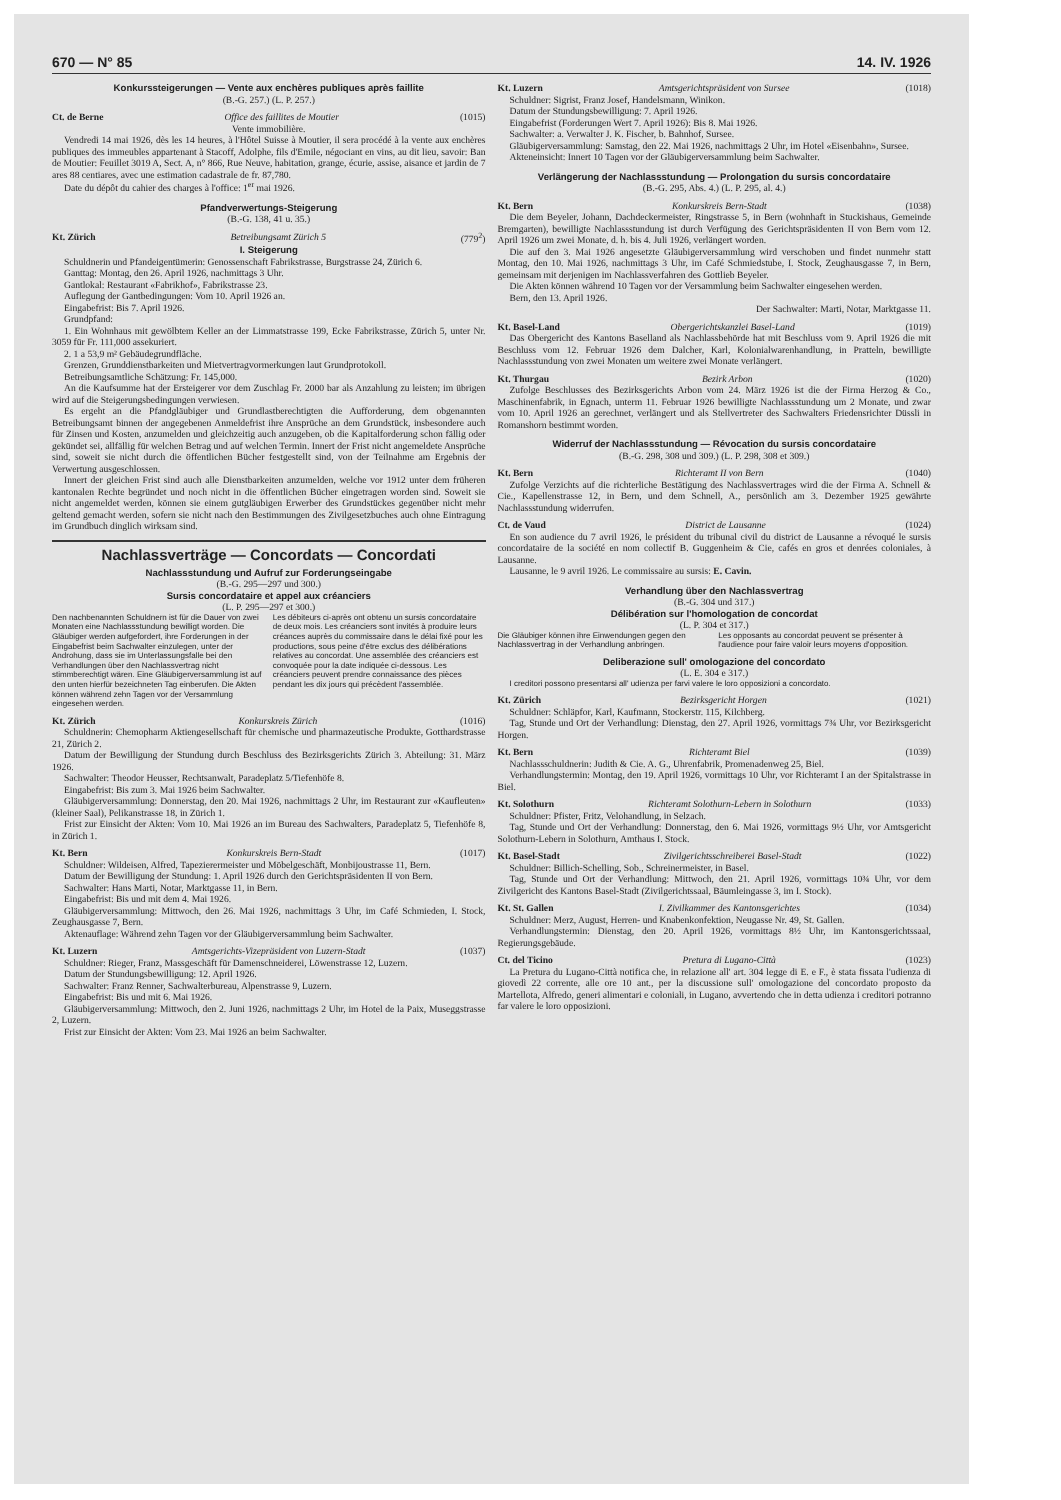670 — N° 85 14. IV. 1926
Konkurssteigerungen — Vente aux enchères publiques après faillite
(B.-G. 257.) (L. P. 257.)
Ct. de Berne Office des faillites de Moutier (1015)
Vente immobilière.
Vendredi 14 mai 1926, dès les 14 heures, à l'Hôtel Suisse à Moutier, il sera procédé à la vente aux enchères publiques des immeubles appartenant à Stacoff, Adolphe, fils d'Emile, négociant en vins, au dit lieu, savoir: Ban de Moutier: Feuillet 3019 A, Sect. A, n° 866, Rue Neuve, habitation, grange, écurie, assise, aisance et jardin de 7 ares 88 centiares, avec une estimation cadastrale de fr. 87,780.
Date du dépôt du cahier des charges à l'office: 1<sup>er</sup> mai 1926.
Pfandverwertungs-Steigerung
(B.-G. 138, 41 u. 35.)
Kt. Zürich Betreibungsamt Zürich 5 (779<sup>2</sup>)
I. Steigerung
Schuldnerin und Pfandeigentümerin: Genossenschaft Fabrikstrasse, Burgstrasse 24, Zürich 6.
Ganttag: Montag, den 26. April 1926, nachmittags 3 Uhr.
Gantlokal: Restaurant «Fabrikhof», Fabrikstrasse 23.
Auflegung der Gantbedingungen: Vom 10. April 1926 an.
Eingabefrist: Bis 7. April 1926.
Grundpfand:
1. Ein Wohnhaus mit gewölbtem Keller an der Limmatstrasse 199, Ecke Fabrikstrasse, Zürich 5, unter Nr. 3059 für Fr. 111,000 assekuriert.
2. 1 a 53,9 m² Gebäudegrundfläche.
Grenzen, Grunddienstbarkeiten und Mietvertragvormerkungen laut Grundprotokoll.
Betreibungsamtliche Schätzung: Fr. 145,000.
An die Kaufsumme hat der Ersteigerer vor dem Zuschlag Fr. 2000 bar als Anzahlung zu leisten; im übrigen wird auf die Steigerungsbedingungen verwiesen.
Es ergeht an die Pfandgläubiger und Grundlastberechtigten die Aufforderung, dem obgenannten Betreibungsamt binnen der angegebenen Anmeldefrist ihre Ansprüche an dem Grundstück, insbesondere auch für Zinsen und Kosten, anzumelden und gleichzeitig auch anzugeben, ob die Kapitalforderung schon fällig oder gekündet sei, allfällig für welchen Betrag und auf welchen Termin. Innert der Frist nicht angemeldete Ansprüche sind, soweit sie nicht durch die öffentlichen Bücher festgestellt sind, von der Teilnahme am Ergebnis der Verwertung ausgeschlossen.
Innert der gleichen Frist sind auch alle Dienstbarkeiten anzumelden, welche vor 1912 unter dem früheren kantonalen Rechte begründet und noch nicht in die öffentlichen Bücher eingetragen worden sind. Soweit sie nicht angemeldet werden, können sie einem gutgläubigen Erwerber des Grundstückes gegenüber nicht mehr geltend gemacht werden, sofern sie nicht nach den Bestimmungen des Zivilgesetzbuches auch ohne Eintragung im Grundbuch dinglich wirksam sind.
Nachlassverträge — Concordats — Concordati
Nachlassstundung und Aufruf zur Forderungseingabe
(B.-G. 295—297 und 300.)
Sursis concordataire et appel aux créanciers
(L. P. 295—297 et 300.)
Den nachbenannten Schuldnern ist für die Dauer von zwei Monaten eine Nachlassstundung bewilligt worden. Die Gläubiger werden aufgefordert, ihre Forderungen in der Eingabefrist beim Sachwalter einzulegen, unter der Androhung, dass sie im Unterlassungsfalle bei den Verhandlungen über den Nachlassvertrag nicht stimmberechtigt wären. Eine Gläubigerversammlung ist auf den unten hierfür bezeichneten Tag einberufen. Die Akten können während zehn Tagen vor der Versammlung eingesehen werden.
Les débiteurs ci-après ont obtenu un sursis concordataire de deux mois. Les créanciers sont invités à produire leurs créances auprès du commissaire dans le délai fixé pour les productions, sous peine d'être exclus des délibérations relatives au concordat. Une assemblée des créanciers est convoquée pour la date indiquée ci-dessous. Les créanciers peuvent prendre connaissance des pièces pendant les dix jours qui précèdent l'assemblée.
Kt. Zürich Konkurskreis Zürich (1016)
Schuldnerin: Chemopharm Aktiengesellschaft für chemische und pharmazeutische Produkte, Gotthardstrasse 21, Zürich 2.
Datum der Bewilligung der Stundung durch Beschluss des Bezirksgerichts Zürich 3. Abteilung: 31. März 1926.
Sachwalter: Theodor Heusser, Rechtsanwalt, Paradeplatz 5/Tiefenhöfe 8.
Eingabefrist: Bis zum 3. Mai 1926 beim Sachwalter.
Gläubigerversammlung: Donnerstag, den 20. Mai 1926, nachmittags 2 Uhr, im Restaurant zur «Kaufleuten» (kleiner Saal), Pelikanstrasse 18, in Zürich 1.
Frist zur Einsicht der Akten: Vom 10. Mai 1926 an im Bureau des Sachwalters, Paradeplatz 5, Tiefenhöfe 8, in Zürich 1.
Kt. Bern Konkurskreis Bern-Stadt (1017)
Schuldner: Wildeisen, Alfred, Tapezierermeister und Möbelgeschäft, Monbijoustrasse 11, Bern.
Datum der Bewilligung der Stundung: 1. April 1926 durch den Gerichtspräsidenten II von Bern.
Sachwalter: Hans Marti, Notar, Marktgasse 11, in Bern.
Eingabefrist: Bis und mit dem 4. Mai 1926.
Gläubigerversammlung: Mittwoch, den 26. Mai 1926, nachmittags 3 Uhr, im Café Schmieden, I. Stock, Zeughausgasse 7, Bern.
Aktenauflage: Während zehn Tagen vor der Gläubigerversammlung beim Sachwalter.
Kt. Luzern Amtsgerichts-Vizepräsident von Luzern-Stadt (1037)
Schuldner: Rieger, Franz, Massgeschäft für Damenschneiderei, Löwenstrasse 12, Luzern.
Datum der Stundungsbewilligung: 12. April 1926.
Sachwalter: Franz Renner, Sachwalterbureau, Alpenstrasse 9, Luzern.
Eingabefrist: Bis und mit 6. Mai 1926.
Gläubigerversammlung: Mittwoch, den 2. Juni 1926, nachmittags 2 Uhr, im Hotel de la Paix, Museggstrasse 2, Luzern.
Frist zur Einsicht der Akten: Vom 23. Mai 1926 an beim Sachwalter.
Kt. Luzern Amtsgerichtspräsident von Sursee (1018)
Schuldner: Sigrist, Franz Josef, Handelsmann, Winikon.
Datum der Stundungsbewilligung: 7. April 1926.
Eingabefrist (Forderungen Wert 7. April 1926): Bis 8. Mai 1926.
Sachwalter: a. Verwalter J. K. Fischer, b. Bahnhof, Sursee.
Gläubigerversammlung: Samstag, den 22. Mai 1926, nachmittags 2 Uhr, im Hotel «Eisenbahn», Sursee.
Akteneinsicht: Innert 10 Tagen vor der Gläubigerversammlung beim Sachwalter.
Verlängerung der Nachlassstundung — Prolongation du sursis concordataire
(B.-G. 295, Abs. 4.) (L. P. 295, al. 4.)
Kt. Bern Konkurskreis Bern-Stadt (1038)
Die dem Beyeler, Johann, Dachdeckermeister, Ringstrasse 5, in Bern (wohnhaft in Stuckishaus, Gemeinde Bremgarten), bewilligte Nachlassstundung ist durch Verfügung des Gerichtspräsidenten II von Bern vom 12. April 1926 um zwei Monate, d. h. bis 4. Juli 1926, verlängert worden.
Die auf den 3. Mai 1926 angesetzte Gläubigerversammlung wird verschoben und findet nunmehr statt Montag, den 10. Mai 1926, nachmittags 3 Uhr, im Café Schmiedstube, I. Stock, Zeughausgasse 7, in Bern, gemeinsam mit derjenigen im Nachlassverfahren des Gottlieb Beyeler.
Die Akten können während 10 Tagen vor der Versammlung beim Sachwalter eingesehen werden.
Bern, den 13. April 1926.
Der Sachwalter: Marti, Notar, Marktgasse 11.
Kt. Basel-Land Obergerichtskanzlei Basel-Land (1019)
Das Obergericht des Kantons Baselland als Nachlassbehörde hat mit Beschluss vom 9. April 1926 die mit Beschluss vom 12. Februar 1926 dem Dalcher, Karl, Kolonialwarenhandlung, in Pratteln, bewilligte Nachlassstundung von zwei Monaten um weitere zwei Monate verlängert.
Kt. Thurgau Bezirk Arbon (1020)
Zufolge Beschlusses des Bezirksgerichts Arbon vom 24. März 1926 ist die der Firma Herzog & Co., Maschinenfabrik, in Egnach, unterm 11. Februar 1926 bewilligte Nachlassstundung um 2 Monate, und zwar vom 10. April 1926 an gerechnet, verlängert und als Stellvertreter des Sachwalters Friedensrichter Düssli in Romanshorn bestimmt worden.
Widerruf der Nachlassstundung — Révocation du sursis concordataire
(B.-G. 298, 308 und 309.) (L. P. 298, 308 et 309.)
Kt. Bern Richteramt II von Bern (1040)
Zufolge Verzichts auf die richterliche Bestätigung des Nachlassvertrages wird die der Firma A. Schnell & Cie., Kapellenstrasse 12, in Bern, und dem Schnell, A., persönlich am 3. Dezember 1925 gewährte Nachlassstundung widerrufen.
Ct. de Vaud District de Lausanne (1024)
En son audience du 7 avril 1926, le président du tribunal civil du district de Lausanne a révoqué le sursis concordataire de la société en nom collectif B. Guggenheim & Cie, cafés en gros et denrées coloniales, à Lausanne.
Lausanne, le 9 avril 1926. Le commissaire au sursis: E. Cavin.
Verhandlung über den Nachlassvertrag
(B.-G. 304 und 317.)
Délibération sur l'homologation de concordat
(L. P. 304 et 317.)
Die Gläubiger können ihre Einwendungen gegen den Nachlassvertrag in der Verhandlung anbringen.
Les opposants au concordat peuvent se présenter à l'audience pour faire valoir leurs moyens d'opposition.
Deliberazione sull' omologazione del concordato
(L. E. 304 e 317.)
I creditori possono presentarsi all' udienza per farvi valere le loro opposizioni a concordato.
Kt. Zürich Bezirksgericht Horgen (1021)
Schuldner: Schläpfor, Karl, Kaufmann, Stockerstr. 115, Kilchberg.
Tag, Stunde und Ort der Verhandlung: Dienstag, den 27. April 1926, vormittags 7¾ Uhr, vor Bezirksgericht Horgen.
Kt. Bern Richteramt Biel (1039)
Nachlassschuldnerin: Judith & Cie. A. G., Uhrenfabrik, Promenadenweg 25, Biel.
Verhandlungstermin: Montag, den 19. April 1926, vormittags 10 Uhr, vor Richteramt I an der Spitalstrasse in Biel.
Kt. Solothurn Richteramt Solothurn-Lebern in Solothurn (1033)
Schuldner: Pfister, Fritz, Velohandlung, in Selzach.
Tag, Stunde und Ort der Verhandlung: Donnerstag, den 6. Mai 1926, vormittags 9½ Uhr, vor Amtsgericht Solothurn-Lebern in Solothurn, Amthaus I. Stock.
Kt. Basel-Stadt Zivilgerichtsschreiberei Basel-Stadt (1022)
Schuldner: Billich-Schelling, Sob., Schreinermeister, in Basel.
Tag, Stunde und Ort der Verhandlung: Mittwoch, den 21. April 1926, vormittags 10¾ Uhr, vor dem Zivilgericht des Kantons Basel-Stadt (Zivilgerichtssaal, Bäumleingasse 3, im I. Stock).
Kt. St. Gallen I. Zivilkammer des Kantonsgerichtes (1034)
Schuldner: Merz, August, Herren- und Knabenkonfektion, Neugasse Nr. 49, St. Gallen.
Verhandlungstermin: Dienstag, den 20. April 1926, vormittags 8½ Uhr, im Kantonsgerichtssaal, Regierungsgebäude.
Ct. del Ticino Pretura di Lugano-Città (1023)
La Pretura du Lugano-Città notifica che, in relazione all' art. 304 legge di E. e F., è stata fissata l'udienza di giovedì 22 corrente, alle ore 10 ant., per la discussione sull' omologazione del concordato proposto da Martellota, Alfredo, generi alimentari e coloniali, in Lugano, avvertendo che in detta udienza i creditori potranno far valere le loro opposizioni.